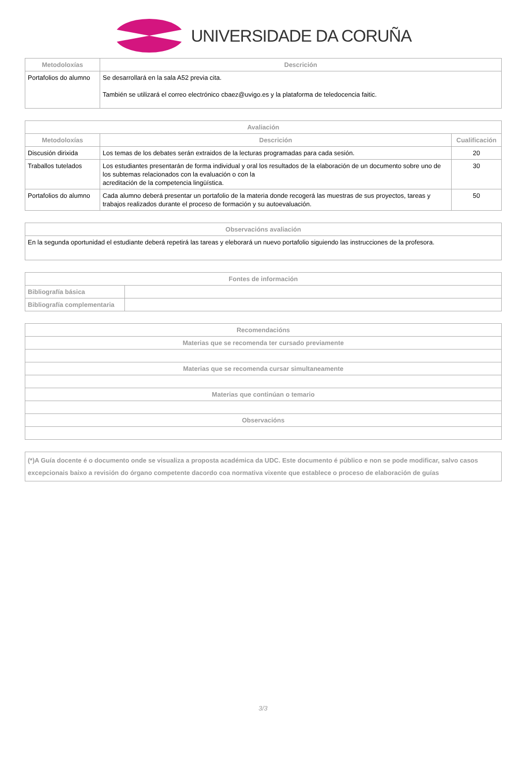UNIVERSIDADE DA CORUÑA
| Metodoloxías | Descrición |
| --- | --- |
| Portafolios do alumno | Se desarrollará en la sala A52 previa cita. También se utilizará el correo electrónico cbaez@uvigo.es y la plataforma de teledocencia faitic. |
| Avaliación | | |
| --- | --- | --- |
| Metodoloxías | Descrición | Cualificación |
| Discusión dirixida | Los temas de los debates serán extraidos de la lecturas programadas para cada sesión. | 20 |
| Traballos tutelados | Los estudiantes presentarán de forma individual y oral los resultados de la elaboración de un documento sobre uno de los subtemas relacionados con la evaluación o con la acreditación de la competencia lingüística. | 30 |
| Portafolios do alumno | Cada alumno deberá presentar un portafolio de la materia donde recogerá las muestras de sus proyectos, tareas y trabajos realizados durante el proceso de formación y su autoevaluación. | 50 |
| Observacións avaliación |
| --- |
| En la segunda oportunidad el estudiante deberá repetirá las tareas y eleborará un nuevo portafolio siguiendo las instrucciones de la profesora. |
| Fontes de información | |
| --- | --- |
| Bibliografía básica | |
| Bibliografía complementaria | |
| Recomendacións |
| --- |
| Materias que se recomenda ter cursado previamente |
| Materias que se recomenda cursar simultaneamente |
| Materias que continúan o temario |
| Observacións |
| (*)A Guía docente é o documento onde se visualiza a proposta académica da UDC. Este documento é público e non se pode modificar, salvo casos excepcionais baixo a revisión do órgano competente dacordo coa normativa vixente que establece o proceso de elaboración de guías |
3/3